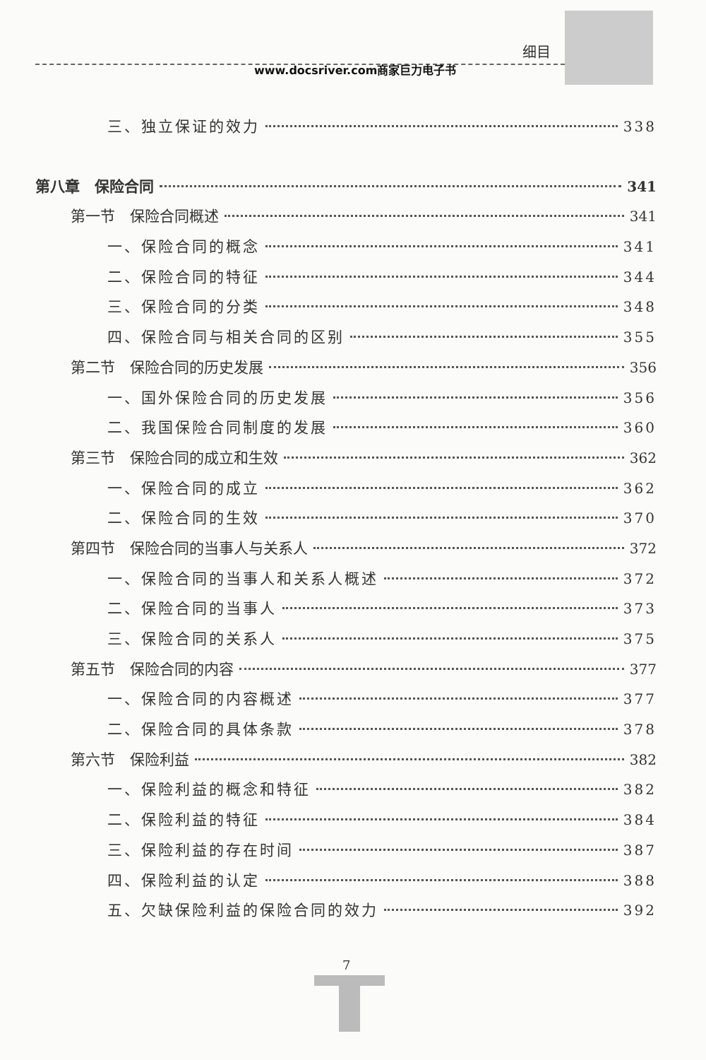细目
www.docsriver.com商家巨力电子书
三、独立保证的效力 338
第八章　保险合同 341
第一节　保险合同概述 341
一、保险合同的概念 341
二、保险合同的特征 344
三、保险合同的分类 348
四、保险合同与相关合同的区别 355
第二节　保险合同的历史发展 356
一、国外保险合同的历史发展 356
二、我国保险合同制度的发展 360
第三节　保险合同的成立和生效 362
一、保险合同的成立 362
二、保险合同的生效 370
第四节　保险合同的当事人与关系人 372
一、保险合同的当事人和关系人概述 372
二、保险合同的当事人 373
三、保险合同的关系人 375
第五节　保险合同的内容 377
一、保险合同的内容概述 377
二、保险合同的具体条款 378
第六节　保险利益 382
一、保险利益的概念和特征 382
二、保险利益的特征 384
三、保险利益的存在时间 387
四、保险利益的认定 388
五、欠缺保险利益的保险合同的效力 392
7